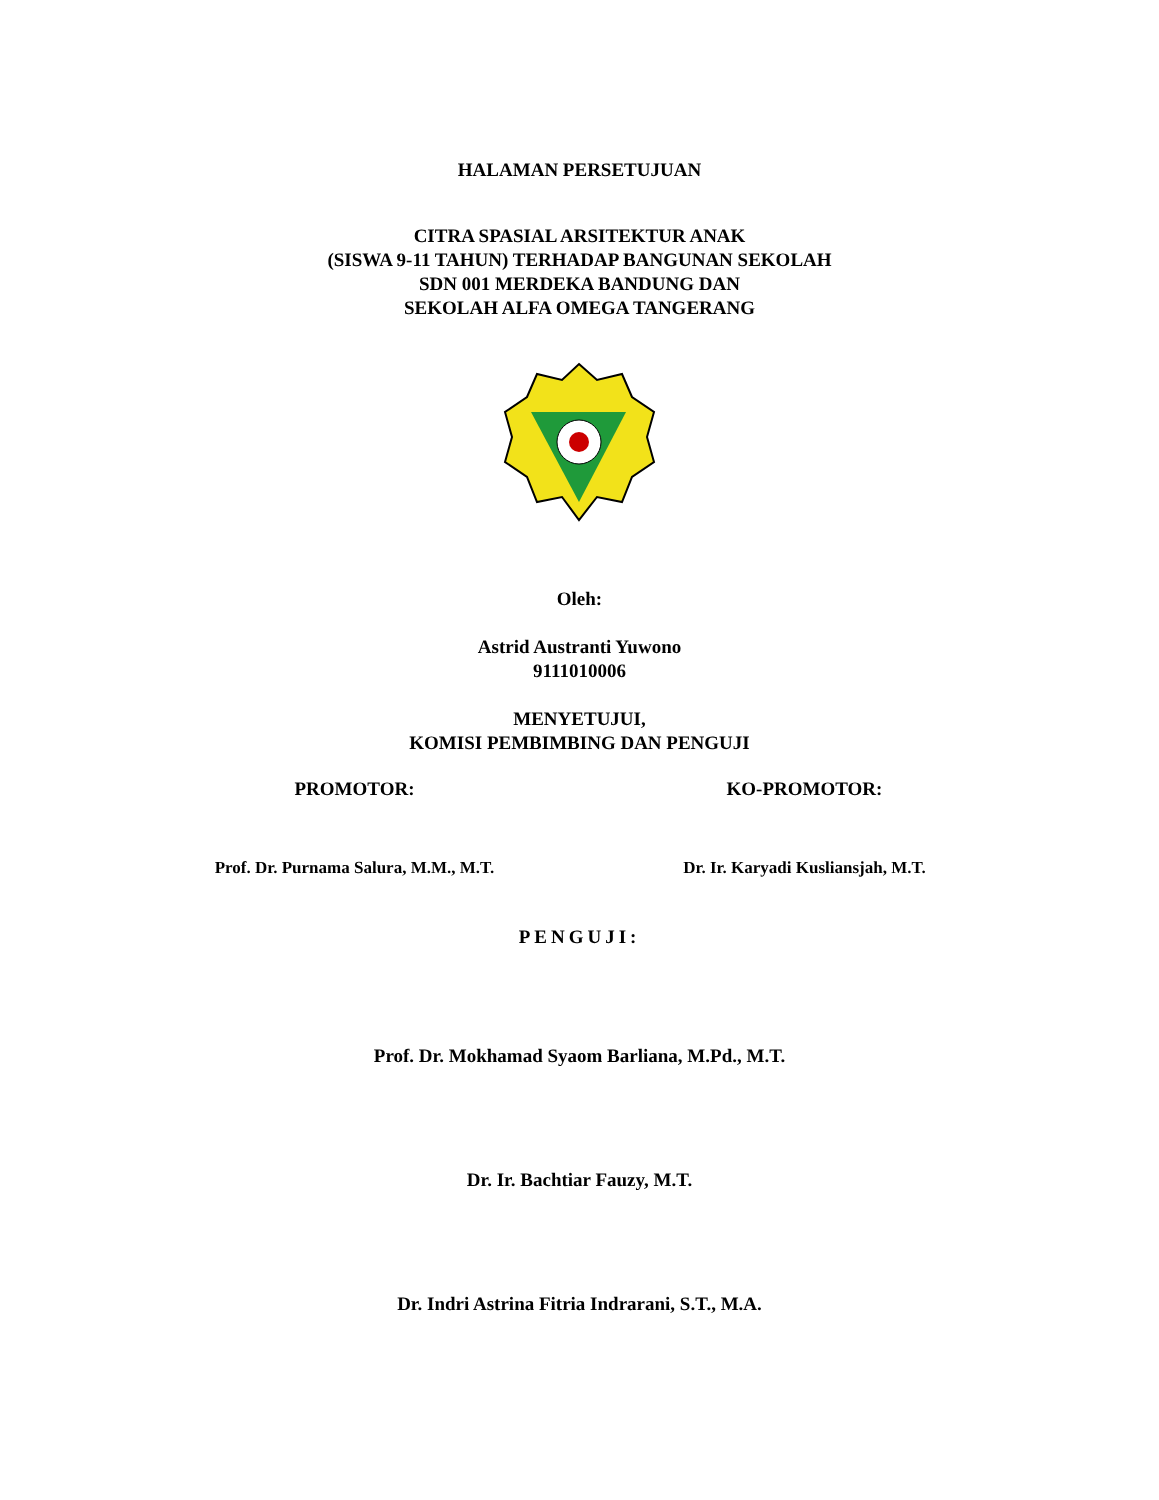HALAMAN PERSETUJUAN
CITRA SPASIAL ARSITEKTUR ANAK
(SISWA 9-11 TAHUN) TERHADAP BANGUNAN SEKOLAH
SDN 001 MERDEKA BANDUNG DAN
SEKOLAH ALFA OMEGA TANGERANG
Oleh:
Astrid Austranti Yuwono
9111010006
MENYETUJUI,
KOMISI PEMBIMBING DAN PENGUJI
PROMOTOR:
Prof. Dr. Purnama Salura, M.M., M.T.
KO-PROMOTOR:
Dr. Ir. Karyadi Kusliansjah, M.T.
PENGUJI:
Prof. Dr. Mokhamad Syaom Barliana, M.Pd., M.T.
Dr. Ir. Bachtiar Fauzy, M.T.
Dr. Indri Astrina Fitria Indrarani, S.T., M.A.